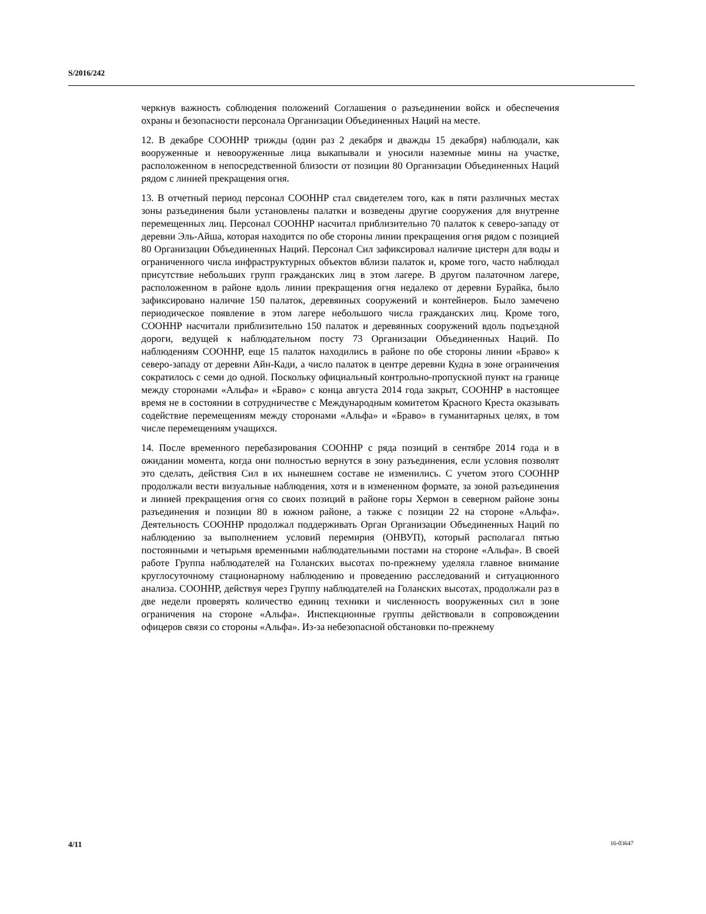S/2016/242
черкнув важность соблюдения положений Соглашения о разъединении войск и обеспечения охраны и безопасности персонала Организации Объединенных Наций на месте.
12. В декабре СООННР трижды (один раз 2 декабря и дважды 15 декабря) наблюдали, как вооруженные и невооруженные лица выкапывали и уносили наземные мины на участке, расположенном в непосредственной близости от позиции 80 Организации Объединенных Наций рядом с линией прекращения огня.
13. В отчетный период персонал СООННР стал свидетелем того, как в пяти различных местах зоны разъединения были установлены палатки и возведены другие сооружения для внутренне перемещенных лиц. Персонал СООННР насчитал приблизительно 70 палаток к северо-западу от деревни Эль-Айша, которая находится по обе стороны линии прекращения огня рядом с позицией 80 Организации Объединенных Наций. Персонал Сил зафиксировал наличие цистерн для воды и ограниченного числа инфраструктурных объектов вблизи палаток и, кроме того, часто наблюдал присутствие небольших групп гражданских лиц в этом лагере. В другом палаточном лагере, расположенном в районе вдоль линии прекращения огня недалеко от деревни Бурайка, было зафиксировано наличие 150 палаток, деревянных сооружений и контейнеров. Было замечено периодическое появление в этом лагере небольшого числа гражданских лиц. Кроме того, СООННР насчитали приблизительно 150 палаток и деревянных сооружений вдоль подъездной дороги, ведущей к наблюдательном посту 73 Организации Объединенных Наций. По наблюдениям СООННР, еще 15 палаток находились в районе по обе стороны линии «Браво» к северо-западу от деревни Айн-Кади, а число палаток в центре деревни Кудна в зоне ограничения сократилось с семи до одной. Поскольку официальный контрольно-пропускной пункт на границе между сторонами «Альфа» и «Браво» с конца августа 2014 года закрыт, СООННР в настоящее время не в состоянии в сотрудничестве с Международным комитетом Красного Креста оказывать содействие перемещениям между сторонами «Альфа» и «Браво» в гуманитарных целях, в том числе перемещениям учащихся.
14. После временного перебазирования СООННР с ряда позиций в сентябре 2014 года и в ожидании момента, когда они полностью вернутся в зону разъединения, если условия позволят это сделать, действия Сил в их нынешнем составе не изменились. С учетом этого СООННР продолжали вести визуальные наблюдения, хотя и в измененном формате, за зоной разъединения и линией прекращения огня со своих позиций в районе горы Хермон в северном районе зоны разъединения и позиции 80 в южном районе, а также с позиции 22 на стороне «Альфа». Деятельность СООННР продолжал поддерживать Орган Организации Объединенных Наций по наблюдению за выполнением условий перемирия (ОНВУП), который располагал пятью постоянными и четырьмя временными наблюдательными постами на стороне «Альфа». В своей работе Группа наблюдателей на Голанских высотах по-прежнему уделяла главное внимание круглосуточному стационарному наблюдению и проведению расследований и ситуационного анализа. СООННР, действуя через Группу наблюдателей на Голанских высотах, продолжали раз в две недели проверять количество единиц техники и численность вооруженных сил в зоне ограничения на стороне «Альфа». Инспекционные группы действовали в сопровождении офицеров связи со стороны «Альфа». Из-за небезопасной обстановки по-прежнему
4/11 16-03647